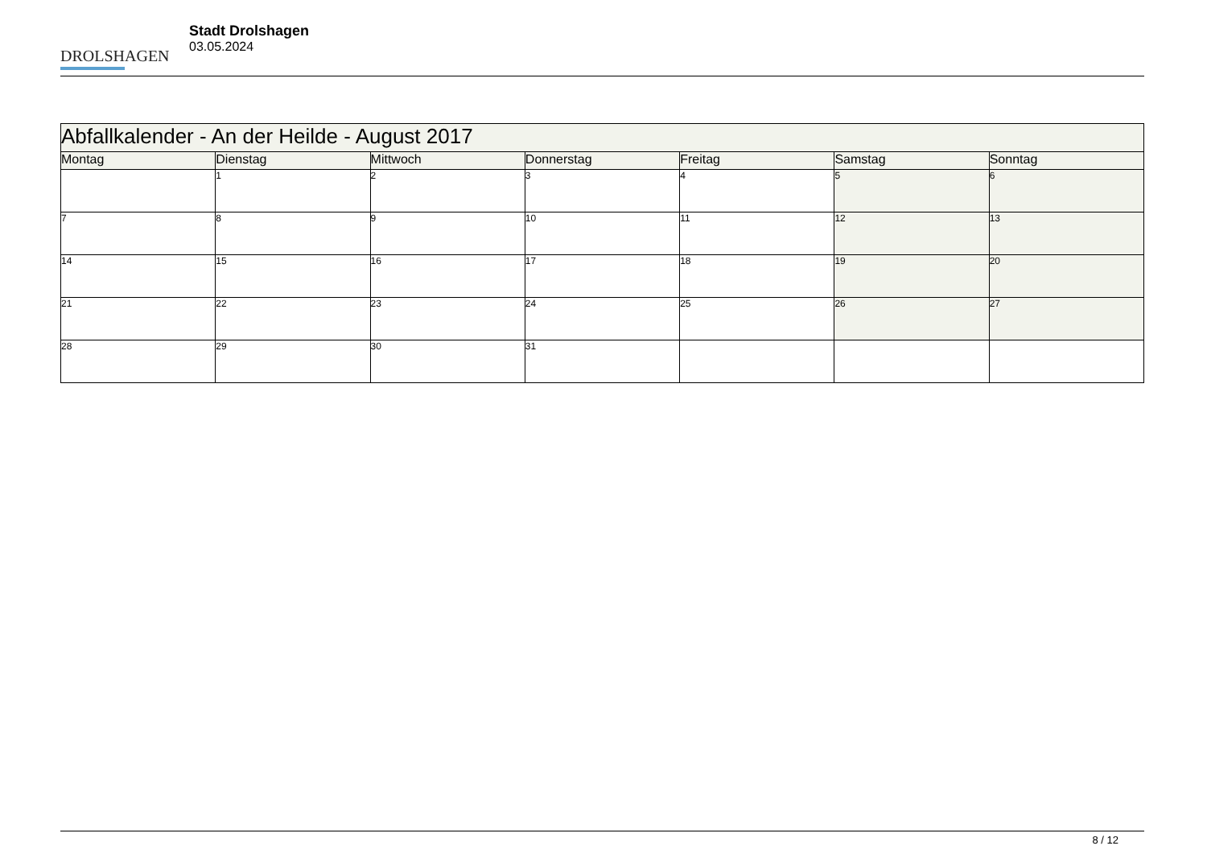DROLSHAGEN
Stadt Drolshagen
03.05.2024
| Abfallkalender - An der Heilde - August 2017 | | | | | | |
| --- | --- | --- | --- | --- | --- | --- |
| Montag | Dienstag | Mittwoch | Donnerstag | Freitag | Samstag | Sonntag |
| | 1 | 2 | 3 | 4 | 5 | 6 |
| 7 | 8 | 9 | 10 | 11 | 12 | 13 |
| 14 | 15 | 16 | 17 | 18 | 19 | 20 |
| 21 | 22 | 23 | 24 | 25 | 26 | 27 |
| 28 | 29 | 30 | 31 | | | |
8 / 12